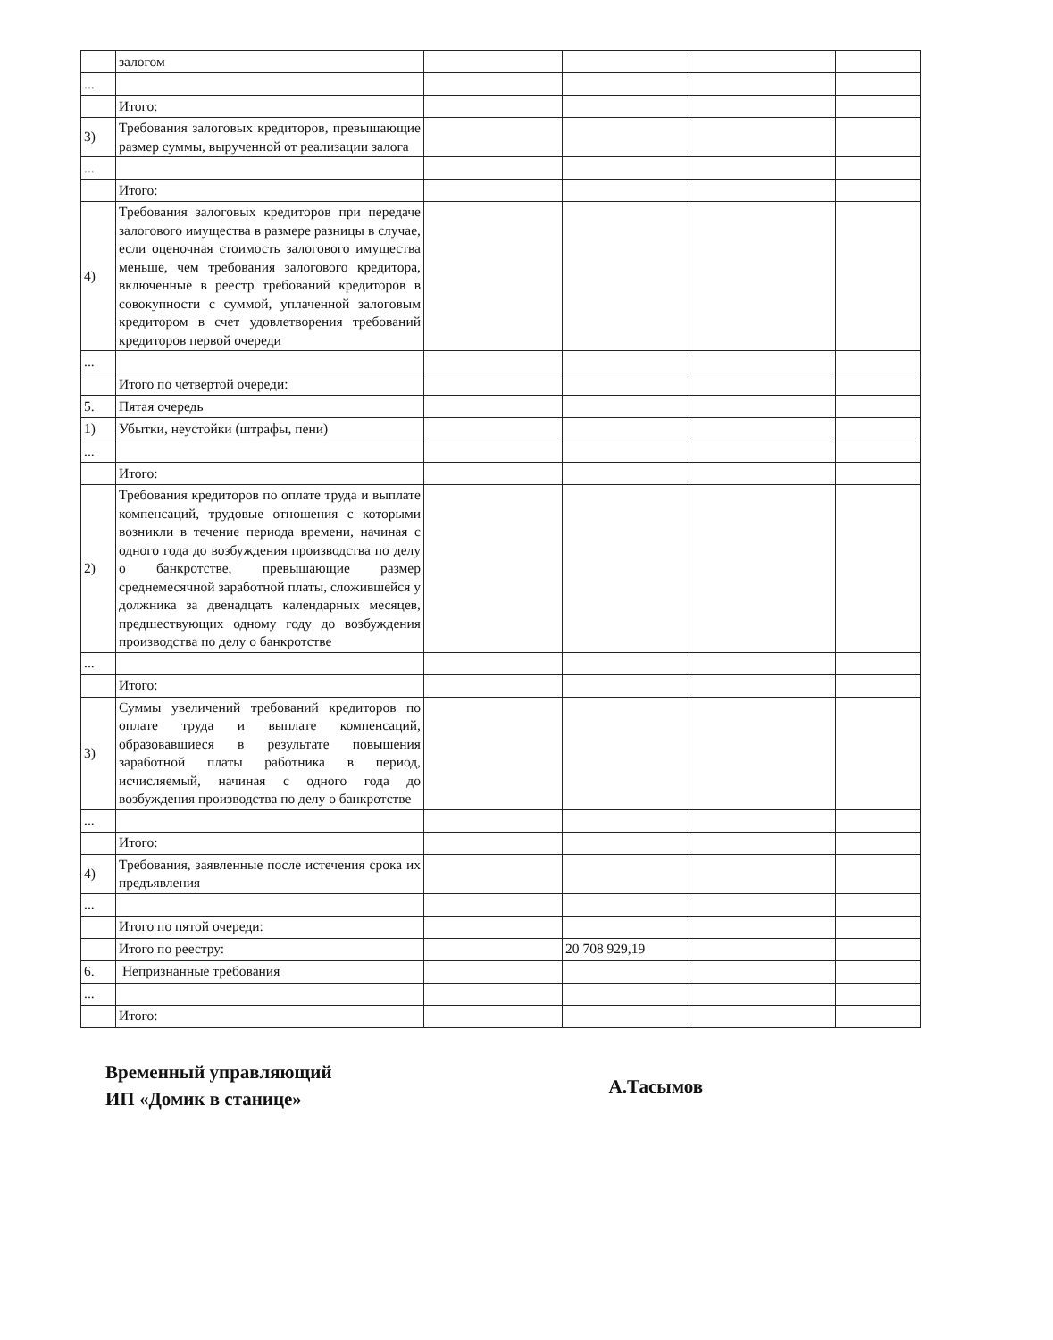| | залогом | | | | |
| ... | | | | | |
| | Итого: | | | | |
| 3) | Требования залоговых кредиторов, превышающие размер суммы, вырученной от реализации залога | | | | |
| ... | | | | | |
| | Итого: | | | | |
| 4) | Требования залоговых кредиторов при передаче залогового имущества в размере разницы в случае, если оценочная стоимость залогового имущества меньше, чем требования залогового кредитора, включенные в реестр требований кредиторов в совокупности с суммой, уплаченной залоговым кредитором в счет удовлетворения требований кредиторов первой очереди | | | | |
| ... | | | | | |
| | Итого по четвертой очереди: | | | | |
| 5. | Пятая очередь | | | | |
| 1) | Убытки, неустойки (штрафы, пени) | | | | |
| ... | | | | | |
| | Итого: | | | | |
| 2) | Требования кредиторов по оплате труда и выплате компенсаций, трудовые отношения с которыми возникли в течение периода времени, начиная с одного года до возбуждения производства по делу о банкротстве, превышающие размер среднемесячной заработной платы, сложившейся у должника за двенадцать календарных месяцев, предшествующих одному году до возбуждения производства по делу о банкротстве | | | | |
| ... | | | | | |
| | Итого: | | | | |
| 3) | Суммы увеличений требований кредиторов по оплате труда и выплате компенсаций, образовавшиеся в результате повышения заработной платы работника в период, исчисляемый, начиная с одного года до возбуждения производства по делу о банкротстве | | | | |
| ... | | | | | |
| | Итого: | | | | |
| 4) | Требования, заявленные после истечения срока их предъявления | | | | |
| ... | | | | | |
| | Итого по пятой очереди: | | | | |
| | Итого по реестру: | | 20 708 929,19 | | |
| 6. | Непризнанные требования | | | | |
| ... | | | | | |
| | Итого: | | | | |
Временный управляющий
ИП «Домик в станице»
А.Тасымов